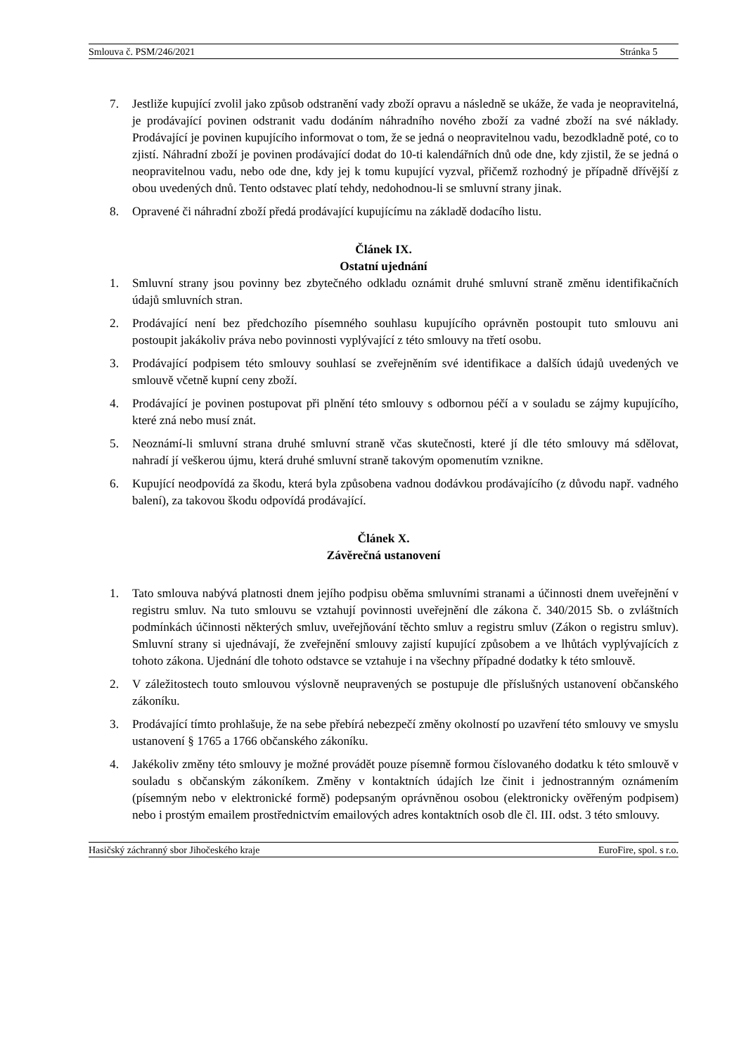Smlouva č. PSM/246/2021 Stránka 5
7. Jestliže kupující zvolil jako způsob odstranění vady zboží opravu a následně se ukáže, že vada je neopravitelná, je prodávající povinen odstranit vadu dodáním náhradního nového zboží za vadné zboží na své náklady. Prodávající je povinen kupujícího informovat o tom, že se jedná o neopravitelnou vadu, bezodkladně poté, co to zjistí. Náhradní zboží je povinen prodávající dodat do 10-ti kalendářních dnů ode dne, kdy zjistil, že se jedná o neopravitelnou vadu, nebo ode dne, kdy jej k tomu kupující vyzval, přičemž rozhodný je případně dřívější z obou uvedených dnů. Tento odstavec platí tehdy, nedohodnou-li se smluvní strany jinak.
8. Opravené či náhradní zboží předá prodávající kupujícímu na základě dodacího listu.
Článek IX.
Ostatní ujednání
1. Smluvní strany jsou povinny bez zbytečného odkladu oznámit druhé smluvní straně změnu identifikačních údajů smluvních stran.
2. Prodávající není bez předchozího písemného souhlasu kupujícího oprávněn postoupit tuto smlouvu ani postoupit jakákoliv práva nebo povinnosti vyplývající z této smlouvy na třetí osobu.
3. Prodávající podpisem této smlouvy souhlasí se zveřejněním své identifikace a dalších údajů uvedených ve smlouvě včetně kupní ceny zboží.
4. Prodávající je povinen postupovat při plnění této smlouvy s odbornou péčí a v souladu se zájmy kupujícího, které zná nebo musí znát.
5. Neoznámí-li smluvní strana druhé smluvní straně včas skutečnosti, které jí dle této smlouvy má sdělovat, nahradí jí veškerou újmu, která druhé smluvní straně takovým opomenutím vznikne.
6. Kupující neodpovídá za škodu, která byla způsobena vadnou dodávkou prodávajícího (z důvodu např. vadného balení), za takovou škodu odpovídá prodávající.
Článek X.
Závěrečná ustanovení
1. Tato smlouva nabývá platnosti dnem jejího podpisu oběma smluvními stranami a účinnosti dnem uveřejnění v registru smluv. Na tuto smlouvu se vztahují povinnosti uveřejnění dle zákona č. 340/2015 Sb. o zvláštních podmínkách účinnosti některých smluv, uveřejňování těchto smluv a registru smluv (Zákon o registru smluv). Smluvní strany si ujednávají, že zveřejnění smlouvy zajistí kupující způsobem a ve lhůtách vyplývajících z tohoto zákona. Ujednání dle tohoto odstavce se vztahuje i na všechny případné dodatky k této smlouvě.
2. V záležitostech touto smlouvou výslovně neupravených se postupuje dle příslušných ustanovení občanského zákoníku.
3. Prodávající tímto prohlašuje, že na sebe přebírá nebezpečí změny okolností po uzavření této smlouvy ve smyslu ustanovení § 1765 a 1766 občanského zákoníku.
4. Jakékoliv změny této smlouvy je možné provádět pouze písemně formou číslovaného dodatku k této smlouvě v souladu s občanským zákoníkem. Změny v kontaktních údajích lze činit i jednostranným oznámením (písemným nebo v elektronické formě) podepsaným oprávněnou osobou (elektronicky ověřeným podpisem) nebo i prostým emailem prostřednictvím emailových adres kontaktních osob dle čl. III. odst. 3 této smlouvy.
Hasičský záchranný sbor Jihočeského kraje EuroFire, spol. s r.o.